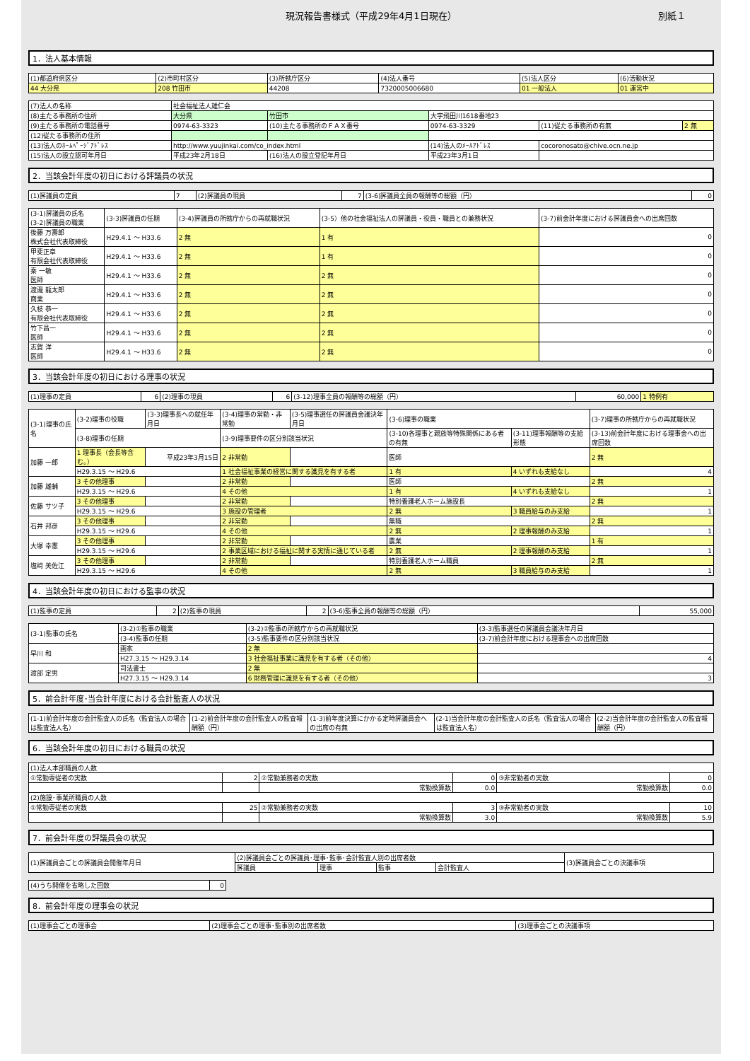現況報告書様式（平成29年4月1日現在） 別紙１
1．法人基本情報
| (1)都道府県区分 | (2)市町村区分 | (3)所轄庁区分 | (4)法人番号 | (5)法人区分 | (6)活動状況 |
| --- | --- | --- | --- | --- | --- |
| 44 大分県 | 208 竹田市 | 44208 | 7320005006680 | 01 一般法人 | 01 運営中 |
| (7)法人の名称 | 社会福祉法人雄仁会 | | | | |
| (8)主たる事務所の住所 | 大分県 | 竹田市 | 大字飛田川1618番地23 | | |
| (9)主たる事務所の電話番号 | 0974-63-3323 | (10)主たる事務所のＦＡＸ番号 | 0974-63-3329 | (11)従たる事務所の有無 | 2 無 |
| (12)従たる事務所の住所 | | | | | |
| (13)法人のﾎｰﾑﾍﾟｰｼﾞｱﾄﾞﾚｽ | http://www.yuujinkai.com/co_index.html | | (14)法人のﾒｰﾙｱﾄﾞﾚｽ | cocoronosato@chive.ocn.ne.jp | |
| (15)法人の設立認可年月日 | 平成23年2月18日 | (16)法人の設立登記年月日 | 平成23年3月1日 | | |
2．当該会計年度の初日における評議員の状況
| (1)評議員の定員 | 7 | (2)評議員の現員 | 7 | (3-6)評議員全員の報酬等の総額（円） | 0 |
| (3-1)評議員の氏名 (3-2)評議員の職業 | (3-3)評議員の任期 | (3-4)評議員の所轄庁からの再就職状況 | (3-5）他の社会福祉法人の評議員・役員・職員との兼務状況 | (3-7)前会計年度における評議員会への出席回数 |
| --- | --- | --- | --- | --- |
| 後藤 万壽郎 株式会社代表取締役 | H29.4.1 ～ H33.6 | 2 無 | 1 有 | 0 |
| 甲斐正章 有限会社代表取締役 | H29.4.1 ～ H33.6 | 2 無 | 1 有 | 0 |
| 秦 一敏 医師 | H29.4.1 ～ H33.6 | 2 無 | 2 無 | 0 |
| 渡邉 龍太郎 商業 | H29.4.1 ～ H33.6 | 2 無 | 2 無 | 0 |
| 久枝 恭一 有限会社代表取締役 | H29.4.1 ～ H33.6 | 2 無 | 2 無 | 0 |
| 竹下昌一 医師 | H29.4.1 ～ H33.6 | 2 無 | 2 無 | 0 |
| 志賀 洋 医師 | H29.4.1 ～ H33.6 | 2 無 | 2 無 | 0 |
3．当該会計年度の初日における理事の状況
| (1)理事の定員 | 6 | (2)理事の現員 | 6 | (3-12)理事全員の報酬等の総額（円） | 60,000 | 1 特例有 |
| (3-1)理事の氏名 | (3-2)理事の役職 | (3-3)理事長への就任年月日 | (3-4)理事の常勤・非常勤 | (3-5)理事選任の評議員会議決年月日 | (3-6)理事の職業 | | (3-7)理事の所轄庁からの再就職状況 |
| --- | --- | --- | --- | --- | --- | --- | --- |
| | (3-8)理事の任期 | | (3-9)理事要件の区分別該当状況 | | (3-10)各理事と親族等特殊関係にある者の有無 | (3-11)理事報酬等の支給形態 | (3-13)前会計年度における理事会への出席回数 |
| 加藤 一郎 | 1 理事長（会長等含む。） | 平成23年3月15日 | 2 非常勤 | | 医師 | | 2 無 |
| | H29.3.15 ～ H29.6 | | 1 社会福祉事業の経営に関する識見を有する者 | | 1 有 | 4 いずれも支給なし | 4 |
| 加藤 雄輔 | 3 その他理事 | | 2 非常勤 | | 医師 | | 2 無 |
| | H29.3.15 ～ H29.6 | | 4 その他 | | 1 有 | 4 いずれも支給なし | 1 |
| 佐藤 サツ子 | 3 その他理事 | | 2 非常勤 | | 特別養護老人ホーム施設長 | | 2 無 |
| | H29.3.15 ～ H29.6 | | 3 施設の管理者 | | 2 無 | 3 職員給与のみ支給 | 1 |
| 石井 邦彦 | 3 その他理事 | | 2 非常勤 | | 無職 | | 2 無 |
| | H29.3.15 ～ H29.6 | | 4 その他 | | 2 無 | 2 理事報酬のみ支給 | 1 |
| 大塚 幸憲 | 3 その他理事 | | 2 非常勤 | | 農業 | | 1 有 |
| | H29.3.15 ～ H29.6 | | 2 事業区域における福祉に関する実情に通じている者 | | 2 無 | 2 理事報酬のみ支給 | 1 |
| 塩﨑 美佐江 | 3 その他理事 | | 2 非常勤 | | 特別養護老人ホーム職員 | | 2 無 |
| | H29.3.15 ～ H29.6 | | 4 その他 | | 2 無 | 3 職員給与のみ支給 | 1 |
4．当該会計年度の初日における監事の状況
| (1)監事の定員 | 2 | (2)監事の現員 | 2 | (3-6)監事全員の報酬等の総額（円） | 55,000 |
| (3-1)監事の氏名 | (3-2)①監事の職業 | (3-2)②監事の所轄庁からの再就職状況 | (3-3)監事選任の評議員会議決年月日 |
| --- | --- | --- | --- |
| | (3-4)監事の任期 | (3-5)監事要件の区分別該当状況 | (3-7)前会計年度における理事会への出席回数 |
| 早川 和 | 画家 | 2 無 | |
| | H27.3.15 ～ H29.3.14 | 3 社会福祉事業に識見を有する者（その他） | 4 |
| 渡部 定男 | 司法書士 | 2 無 | |
| | H27.3.15 ～ H29.3.14 | 6 財務管理に識見を有する者（その他） | 3 |
5．前会計年度･当会計年度における会計監査人の状況
| (1-1)前会計年度の会計監査人の氏名（監査法人の場合は監査法人名） | (1-2)前会計年度の会計監査人の監査報酬額（円） | (1-3)前年度決算にかかる定時評議員会への出席の有無 | (2-1)当会計年度の会計監査人の氏名（監査法人の場合は監査法人名） | (2-2)当会計年度の会計監査人の監査報酬額（円） |
| --- | --- | --- | --- | --- |
6．当該会計年度の初日における職員の状況
| (1)法人本部職員の人数 | | | | | |
| ①常勤専従者の実数 | 2 | ②常勤兼務者の実数 | 0 | ③非常勤者の実数 | 0 |
| | | 常勤換算数 | 0.0 | 常勤換算数 | 0.0 |
| (2)施設･事業所職員の人数 | | | | | |
| ①常勤専従者の実数 | 25 | ②常勤兼務者の実数 | 3 | ③非常勤者の実数 | 10 |
| | | 常勤換算数 | 3.0 | 常勤換算数 | 5.9 |
7．前会計年度の評議員会の状況
| (1)評議員会ごとの評議員会開催年月日 | (2)評議員会ごとの評議員･理事･監事･会計監査人別の出席者数 | | | | (3)評議員会ごとの決議事項 |
| --- | --- | --- | --- | --- | --- |
| | 評議員 | 理事 | 監事 | 会計監査人 | |
| (4)うち開催を省略した回数 | 0 |
8．前会計年度の理事会の状況
| (1)理事会ごとの理事会 | (2)理事会ごとの理事･監事別の出席者数 | (3)理事会ごとの決議事項 |
| --- | --- | --- |